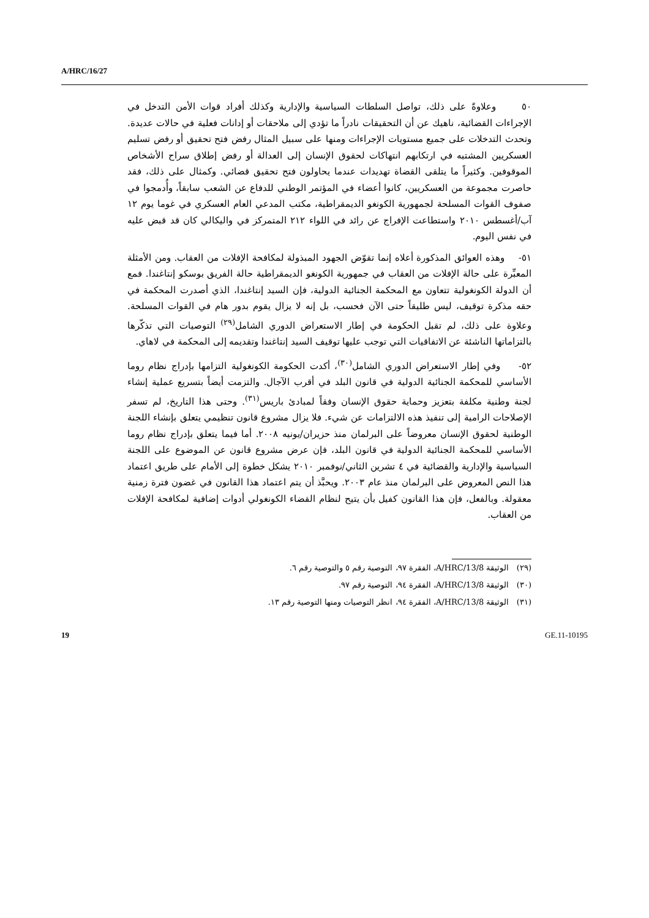A/HRC/16/27
٥٠ وعلاوةً على ذلك، تواصل السلطات السياسية والإدارية وكذلك أفراد قوات الأمن التدخل في الإجراءات القضائية، ناهيك عن أن التحقيقات نادراً ما تؤدي إلى ملاحقات أو إدانات فعلية في حالات عديدة. وتحدث التدخلات على جميع مستويات الإجراءات ومنها على سبيل المثال رفض فتح تحقيق أو رفض تسليم العسكريين المشتبه في ارتكابهم انتهاكات لحقوق الإنسان إلى العدالة أو رفض إطلاق سراح الأشخاص الموقوفين. وكثيراً ما يتلقى القضاة تهديدات عندما يحاولون فتح تحقيق قضائي. وكمثال على ذلك، فقد حاصرت مجموعة من العسكريين، كانوا أعضاء في المؤتمر الوطني للدفاع عن الشعب سابقاً، وأُدمجوا في صفوف القوات المسلحة لجمهورية الكونغو الديمقراطية، مكتب المدعي العام العسكري في غوما يوم ١٢ آب/أغسطس ٢٠١٠ واستطاعت الإفراج عن رائد في اللواء ٢١٢ المتمركز في واليكالي كان قد قبض عليه في نفس اليوم.
٥١- وهذه العوائق المذكورة أعلاه إنما تقوّض الجهود المبذولة لمكافحة الإفلات من العقاب. ومن الأمثلة المعبِّرة على حالة الإفلات من العقاب في جمهورية الكونغو الديمقراطية حالة الفريق بوسكو إنتاغندا. فمع أن الدولة الكونغولية تتعاون مع المحكمة الجنائية الدولية، فإن السيد إنتاغندا، الذي أصدرت المحكمة في حقه مذكرة توقيف، ليس طليقاً حتى الآن فحسب، بل إنه لا يزال يقوم بدور هام في القوات المسلحة. وعلاوة على ذلك، لم تقبل الحكومة في إطار الاستعراض الدوري الشامل<sup>(٢٩)</sup> التوصيات التي تذكّرها بالتزاماتها الناشئة عن الاتفاقيات التي توجب عليها توقيف السيد إنتاغندا وتقديمه إلى المحكمة في لاهاي.
٥٢- وفي إطار الاستعراض الدوري الشامل<sup>(٣٠)</sup>، أكدت الحكومة الكونغولية التزامها بإدراج نظام روما الأساسي للمحكمة الجنائية الدولية في قانون البلد في أقرب الآجال. والتزمت أيضاً بتسريع عملية إنشاء لجنة وطنية مكلفة بتعزيز وحماية حقوق الإنسان وفقاً لمبادئ باريس<sup>(٣١)</sup>. وحتى هذا التاريخ، لم تسفر الإصلاحات الرامية إلى تنفيذ هذه الالتزامات عن شيء. فلا يزال مشروع قانون تنظيمي يتعلق بإنشاء اللجنة الوطنية لحقوق الإنسان معروضاً على البرلمان منذ حزيران/يونيه ٢٠٠٨. أما فيما يتعلق بإدراج نظام روما الأساسي للمحكمة الجنائية الدولية في قانون البلد، فإن عرض مشروع قانون عن الموضوع على اللجنة السياسية والإدارية والقضائية في ٤ تشرين الثاني/نوفمبر ٢٠١٠ يشكل خطوة إلى الأمام على طريق اعتماد هذا النص المعروض على البرلمان منذ عام ٢٠٠٣. ويحبَّذ أن يتم اعتماد هذا القانون في غضون فترة زمنية معقولة. وبالفعل، فإن هذا القانون كفيل بأن يتيح لنظام القضاء الكونغولي أدوات إضافية لمكافحة الإفلات من العقاب.
(٢٩) الوثيقة A/HRC/13/8، الفقرة ٩٧، التوصية رقم ٥ والتوصية رقم ٦.
(٣٠) الوثيقة A/HRC/13/8، الفقرة ٩٤، التوصية رقم ٩٧.
(٣١) الوثيقة A/HRC/13/8، الفقرة ٩٤، انظر التوصيات ومنها التوصية رقم ١٣.
19 GE.11-10195